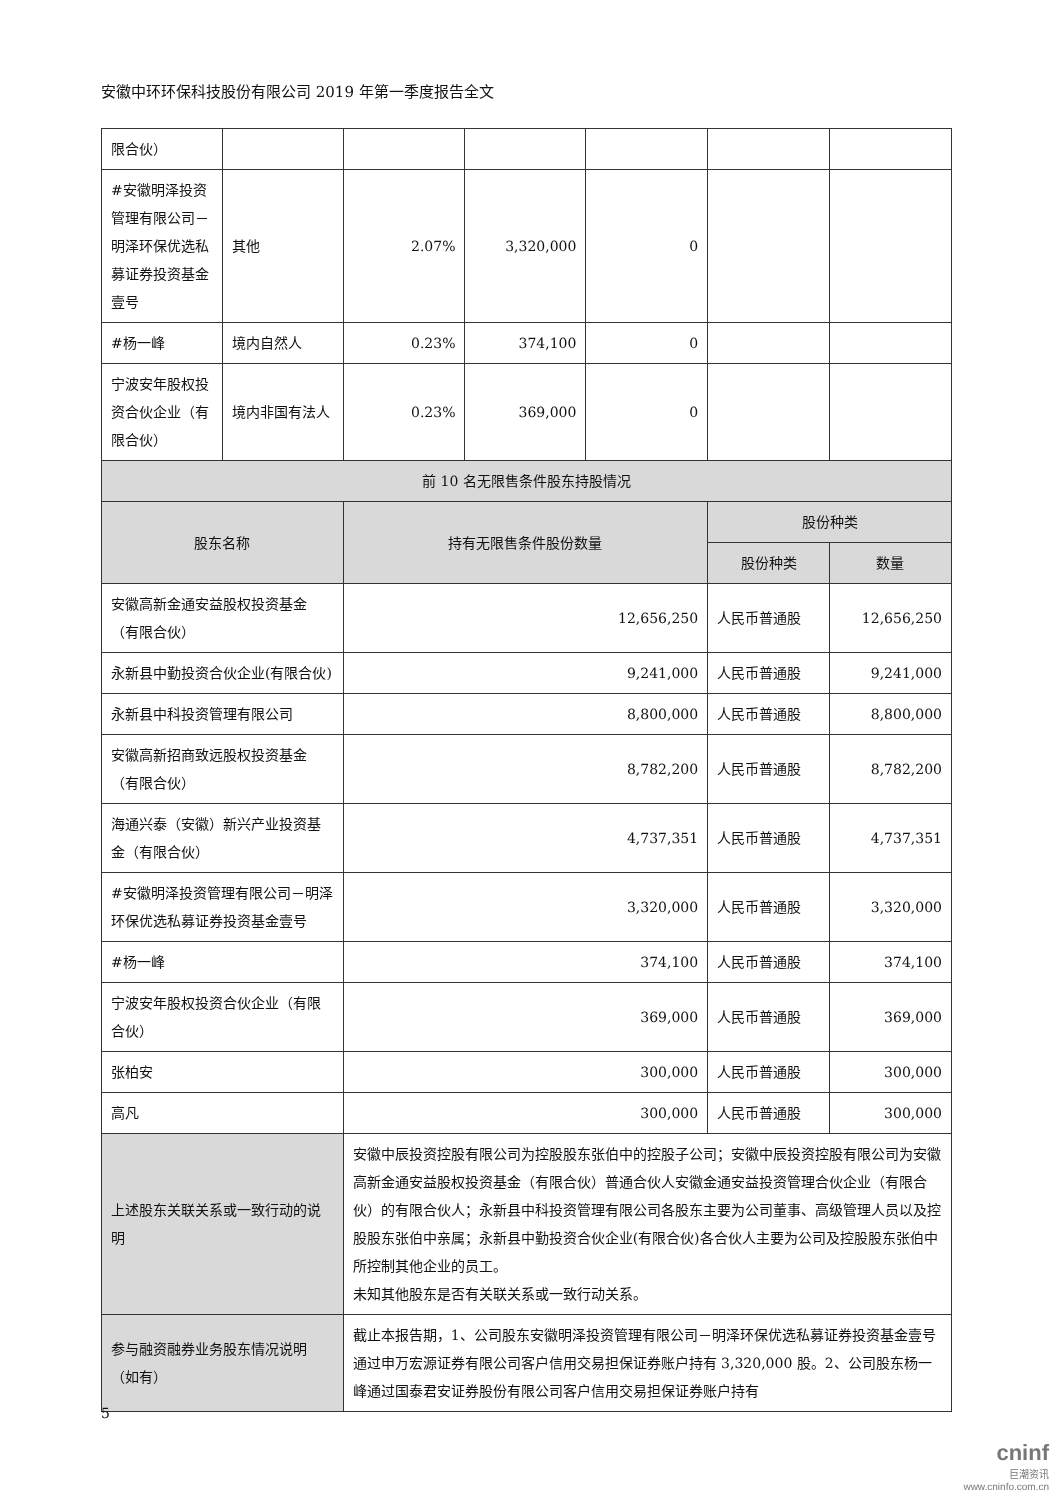安徽中环环保科技股份有限公司 2019 年第一季度报告全文
| 限合伙） | | | | | | |
| #安徽明泽投资管理有限公司－明泽环保优选私募证券投资基金壹号 | 其他 | 2.07% | 3,320,000 | 0 | | |
| #杨一峰 | 境内自然人 | 0.23% | 374,100 | 0 | | |
| 宁波安年股权投资合伙企业（有限合伙） | 境内非国有法人 | 0.23% | 369,000 | 0 | | |
| 前 10 名无限售条件股东持股情况 | | | | | | |
| 股东名称 | | 持有无限售条件股份数量 | | | 股份种类 | |
| | | | | | 股份种类 | 数量 |
| 安徽高新金通安益股权投资基金（有限合伙） | | 12,656,250 | | | 人民币普通股 | 12,656,250 |
| 永新县中勤投资合伙企业(有限合伙) | | 9,241,000 | | | 人民币普通股 | 9,241,000 |
| 永新县中科投资管理有限公司 | | 8,800,000 | | | 人民币普通股 | 8,800,000 |
| 安徽高新招商致远股权投资基金（有限合伙） | | 8,782,200 | | | 人民币普通股 | 8,782,200 |
| 海通兴泰（安徽）新兴产业投资基金（有限合伙） | | 4,737,351 | | | 人民币普通股 | 4,737,351 |
| #安徽明泽投资管理有限公司－明泽环保优选私募证券投资基金壹号 | | 3,320,000 | | | 人民币普通股 | 3,320,000 |
| #杨一峰 | | 374,100 | | | 人民币普通股 | 374,100 |
| 宁波安年股权投资合伙企业（有限合伙） | | 369,000 | | | 人民币普通股 | 369,000 |
| 张柏安 | | 300,000 | | | 人民币普通股 | 300,000 |
| 高凡 | | 300,000 | | | 人民币普通股 | 300,000 |
| 上述股东关联关系或一致行动的说明 | | 安徽中辰投资控股有限公司为控股股东张伯中的控股子公司；安徽中辰投资控股有限公司为安徽高新金通安益股权投资基金（有限合伙）普通合伙人安徽金通安益投资管理合伙企业（有限合伙）的有限合伙人；永新县中科投资管理有限公司各股东主要为公司董事、高级管理人员以及控股股东张伯中亲属；永新县中勤投资合伙企业(有限合伙)各合伙人主要为公司及控股股东张伯中所控制其他企业的员工。 未知其他股东是否有关联关系或一致行动关系。 | | | | |
| 参与融资融券业务股东情况说明（如有） | | 截止本报告期，1、公司股东安徽明泽投资管理有限公司－明泽环保优选私募证券投资基金壹号通过申万宏源证券有限公司客户信用交易担保证券账户持有 3,320,000 股。2、公司股东杨一峰通过国泰君安证券股份有限公司客户信用交易担保证券账户持有 | | | | |
5
cninf
巨潮资讯
www.cninfo.com.cn